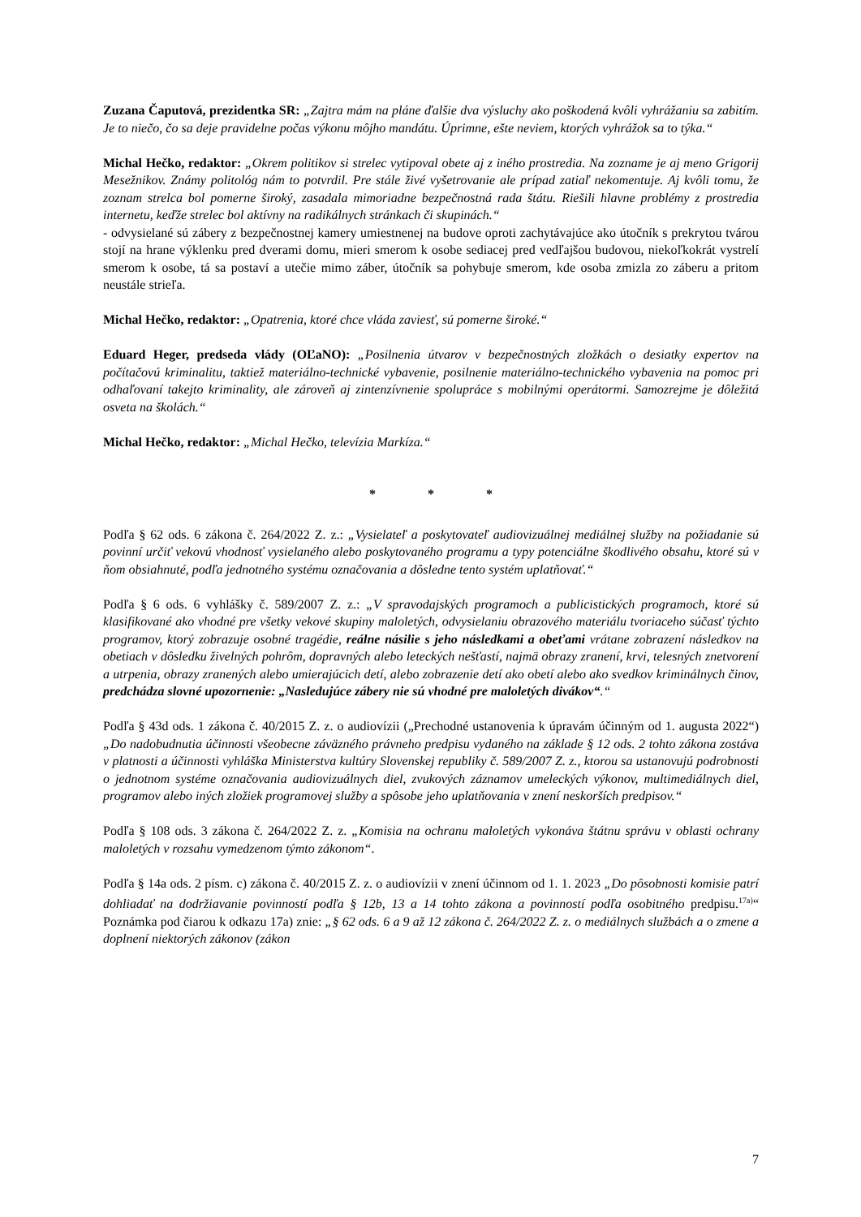Zuzana Čaputová, prezidentka SR: „Zajtra mám na pláne ďalšie dva výsluchy ako poškodená kvôli vyhrážaniu sa zabitím. Je to niečo, čo sa deje pravidelne počas výkonu môjho mandátu. Úprimne, ešte neviem, ktorých vyhrážok sa to týka.“
Michal Hečko, redaktor: „Okrem politikov si strelec vytipoval obete aj z iného prostredia. Na zozname je aj meno Grigorij Mesežnikov. Známy politológ nám to potvrdil. Pre stále živé vyšetrovanie ale prípad zatiaľ nekomentuje. Aj kvôli tomu, že zoznam strelca bol pomerne široký, zasadala mimoriadne bezpečnostná rada štátu. Riešili hlavne problémy z prostredia internetu, keďže strelec bol aktívny na radikálnych stránkach či skupinách.“
- odvysielané sú zábery z bezpečnostnej kamery umiestnenej na budove oproti zachytávajúce ako útočník s prekrytou tvárou stojí na hrane výklenku pred dverami domu, mieri smerom k osobe sediacej pred vedľajšou budovou, niekoľkokrát vystrelí smerom k osobe, tá sa postaví a utečie mimo záber, útočník sa pohybuje smerom, kde osoba zmizla zo záberu a pritom neustále strieľa.
Michal Hečko, redaktor: „Opatrenia, ktoré chce vláda zaviesť, sú pomerne široké.“
Eduard Heger, predseda vlády (OĽaNO): „Posilnenia útvarov v bezpečnostných zložkách o desiatky expertov na počítačovú kriminalitu, taktiež materiálno-technické vybavenie, posilnenie materiálno-technického vybavenia na pomoc pri odhaľovaní takejto kriminality, ale zároveň aj zintenzívnenie spolupráce s mobilnými operátormi. Samozrejme je dôležitá osveta na školách.“
Michal Hečko, redaktor: „Michal Hečko, televízia Markíza.“
* * *
Podľa § 62 ods. 6 zákona č. 264/2022 Z. z.: „Vysielateľ a poskytovateľ audiovizuálnej mediálnej služby na požiadanie sú povinní určiť vekovú vhodnosť vysielaného alebo poskytovaného programu a typy potenciálne škodlivého obsahu, ktoré sú v ňom obsiahnuté, podľa jednotného systému označovania a dôsledne tento systém uplatňovať.“
Podľa § 6 ods. 6 vyhlášky č. 589/2007 Z. z.: „V spravodajských programoch a publicistických programoch, ktoré sú klasifikované ako vhodné pre všetky vekové skupiny maloletých, odvysielaniu obrazového materiálu tvoriaceho súčasť týchto programov, ktorý zobrazuje osobné tragédie, reálne násilie s jeho následkami a obeťami vrátane zobrazení následkov na obetiach v dôsledku živelných pohrôm, dopravných alebo leteckých nešťastí, najmä obrazy zranení, krvi, telesných znetvorení a utrpenia, obrazy zranených alebo umierajúcich detí, alebo zobrazenie detí ako obetí alebo ako svedkov kriminálnych činov, predchádza slovné upozornenie: „Nasledujúce zábery nie sú vhodné pre maloletých divákov“.“
Podľa § 43d ods. 1 zákona č. 40/2015 Z. z. o audiovízii („Prechodné ustanovenia k úpravám účinným od 1. augusta 2022“) „Do nadobudnutia účinnosti všeobecne záväzného právneho predpisu vydaného na základe § 12 ods. 2 tohto zákona zostáva v platnosti a účinnosti vyhláška Ministerstva kultúry Slovenskej republiky č. 589/2007 Z. z., ktorou sa ustanovujú podrobnosti o jednotnom systéme označovania audiovizuálnych diel, zvukových záznamov umeleckých výkonov, multimediálnych diel, programov alebo iných zložiek programovej služby a spôsobe jeho uplatňovania v znení neskorších predpisov.“
Podľa § 108 ods. 3 zákona č. 264/2022 Z. z. „Komisia na ochranu maloletých vykonáva štátnu správu v oblasti ochrany maloletých v rozsahu vymedzenom týmto zákonom“.
Podľa § 14a ods. 2 písm. c) zákona č. 40/2015 Z. z. o audiovízii v znení účinnom od 1. 1. 2023 „Do pôsobnosti komisie patrí dohliadať na dodržiavanie povinností podľa § 12b, 13 a 14 tohto zákona a povinností podľa osobitného predpisu.<sup>17a)</sup>“ Poznámka pod čiarou k odkazu 17a) znie: „§ 62 ods. 6 a 9 až 12 zákona č. 264/2022 Z. z. o mediálnych službách a o zmene a doplnení niektorých zákonov (zákon
7